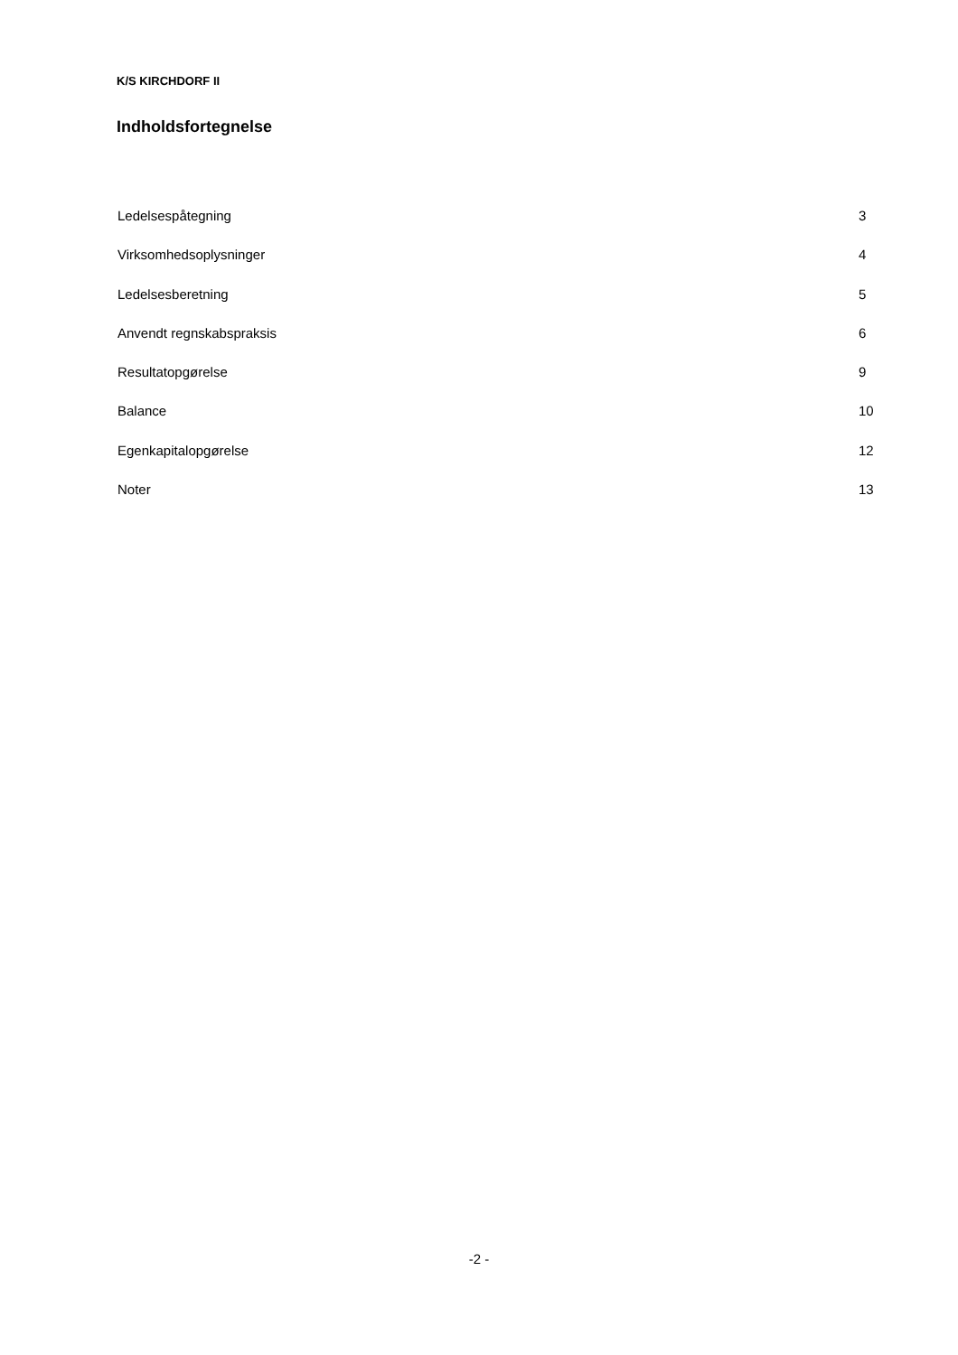K/S KIRCHDORF II
Indholdsfortegnelse
Ledelsespåtegning 3
Virksomhedsoplysninger 4
Ledelsesberetning 5
Anvendt regnskabspraksis 6
Resultatopgørelse 9
Balance 10
Egenkapitalopgørelse 12
Noter 13
-2 -